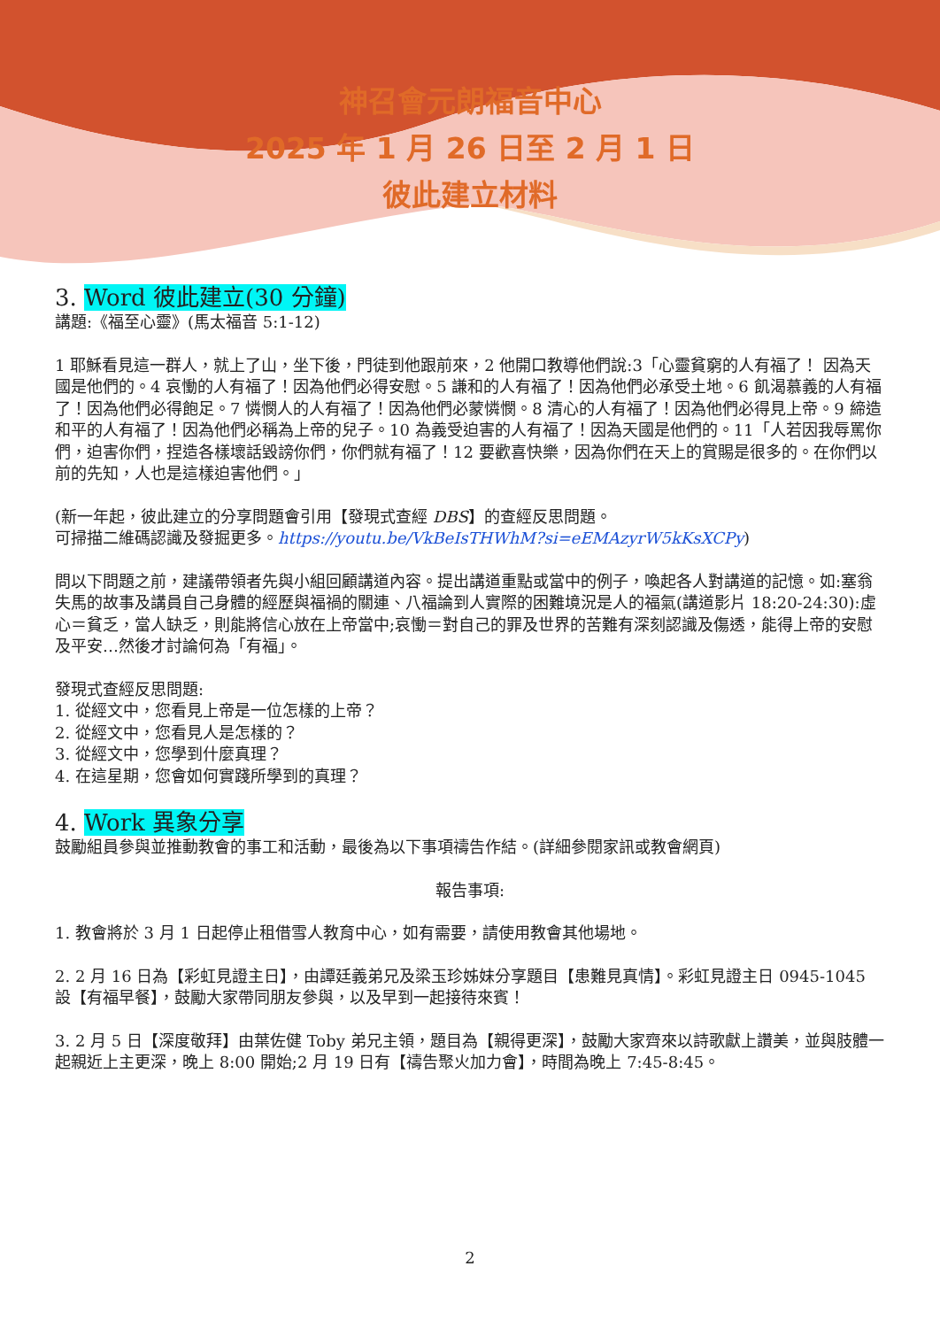神召會元朗福音中心
2025 年 1 月 26 日至 2 月 1 日
彼此建立材料
3. Word 彼此建立(30 分鐘)
講題:《福至心靈》(馬太福音 5:1-12)
1 耶穌看見這一群人，就上了山，坐下後，門徒到他跟前來，2 他開口教導他們說:3「心靈貧窮的人有福了！ 因為天國是他們的。4 哀慟的人有福了！因為他們必得安慰。5 謙和的人有福了！因為他們必承受土地。6 飢渴慕義的人有福了！因為他們必得飽足。7 憐憫人的人有福了！因為他們必蒙憐憫。8 清心的人有福了！因為他們必得見上帝。9 締造和平的人有福了！因為他們必稱為上帝的兒子。10 為義受迫害的人有福了！因為天國是他們的。11「人若因我辱罵你們，迫害你們，捏造各樣壞話毀謗你們，你們就有福了！12 要歡喜快樂，因為你們在天上的賞賜是很多的。在你們以前的先知，人也是這樣迫害他們。」
(新一年起，彼此建立的分享問題會引用【發現式查經 DBS】的查經反思問題。
可掃描二維碼認識及發掘更多。https://youtu.be/VkBeIsTHWhM?si=eEMAzyrW5kKsXCPy)
問以下問題之前，建議帶領者先與小組回顧講道內容。提出講道重點或當中的例子，喚起各人對講道的記憶。如:塞翁失馬的故事及講員自己身體的經歷與福禍的關連、八福論到人實際的困難境況是人的福氣(講道影片 18:20-24:30):虛心＝貧乏，當人缺乏，則能將信心放在上帝當中;哀慟＝對自己的罪及世界的苦難有深刻認識及傷透，能得上帝的安慰及平安…然後才討論何為「有福」。
發現式查經反思問題:
1. 從經文中，您看見上帝是一位怎樣的上帝？
2. 從經文中，您看見人是怎樣的？
3. 從經文中，您學到什麼真理？
4. 在這星期，您會如何實踐所學到的真理？
4. Work 異象分享
鼓勵組員參與並推動教會的事工和活動，最後為以下事項禱告作結。(詳細參閱家訊或教會網頁)
報告事項:
1. 教會將於 3 月 1 日起停止租借雪人教育中心，如有需要，請使用教會其他場地。
2. 2 月 16 日為【彩虹見證主日】，由譚廷義弟兄及梁玉珍姊妹分享題目【患難見真情】。彩虹見證主日 0945-1045 設【有福早餐】，鼓勵大家帶同朋友參與，以及早到一起接待來賓！
3. 2 月 5 日【深度敬拜】由葉佐健 Toby 弟兄主領，題目為【親得更深】，鼓勵大家齊來以詩歌獻上讚美，並與肢體一起親近上主更深，晚上 8:00 開始;2 月 19 日有【禱告聚火加力會】，時間為晚上 7:45-8:45。
2